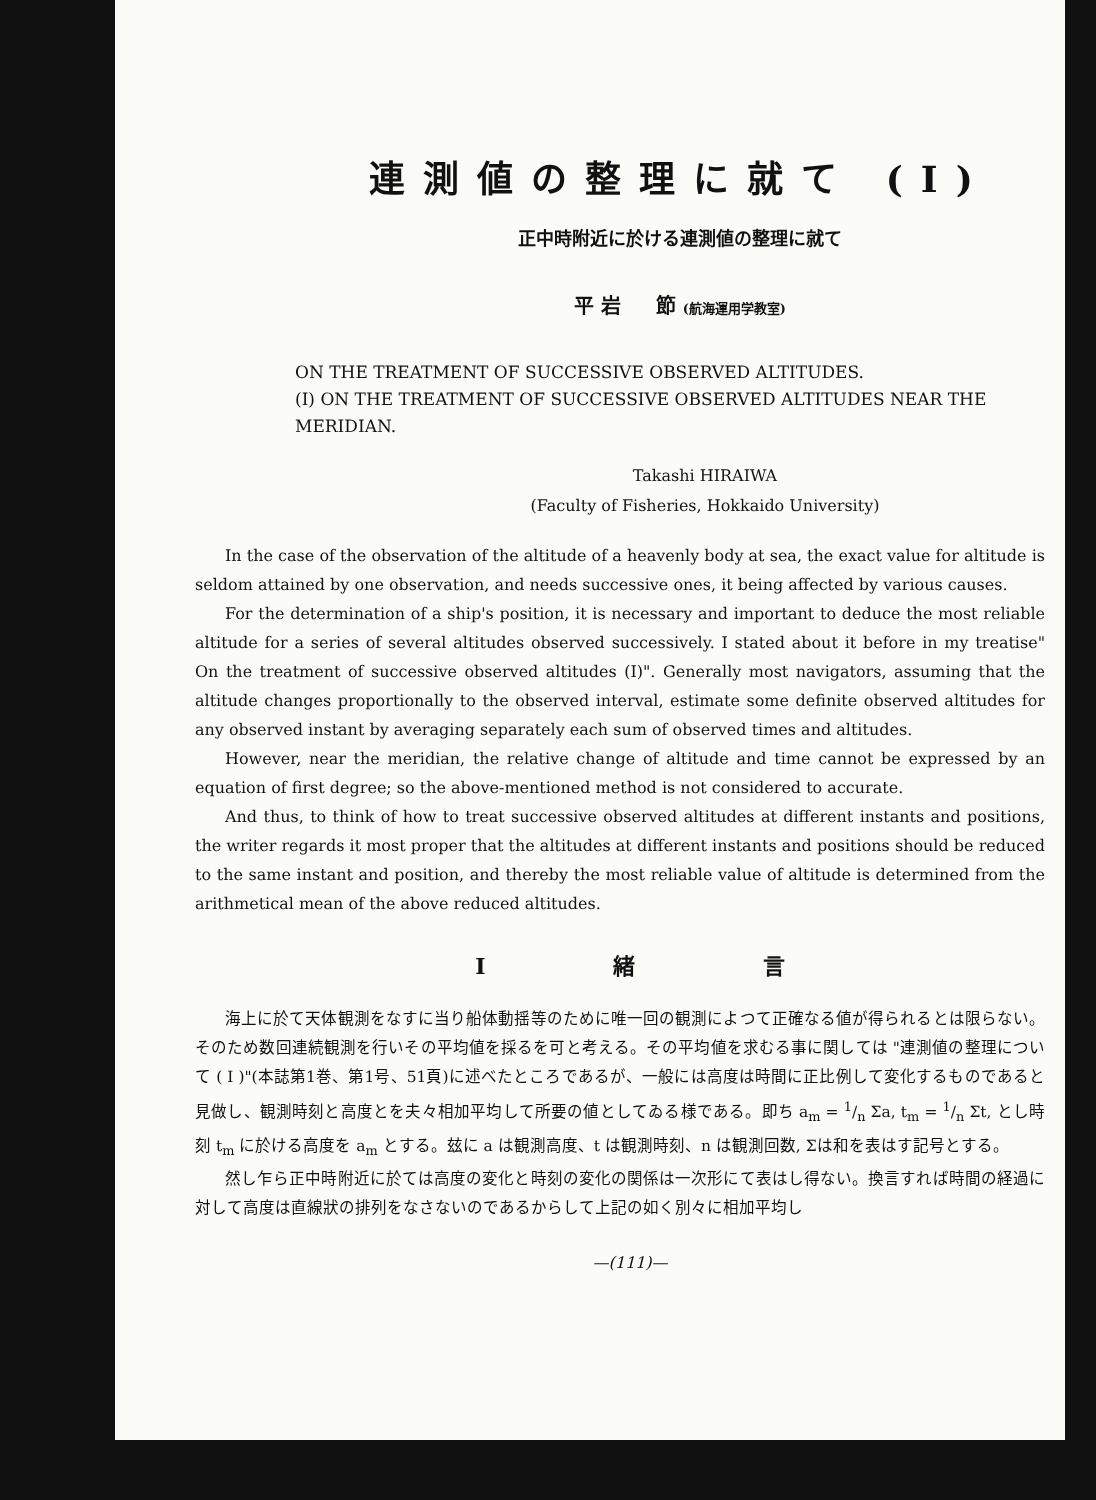連測値の整理に就て (I)
正中時附近に於ける連測値の整理に就て
平 岩 節 (航海運用学教室)
ON THE TREATMENT OF SUCCESSIVE OBSERVED ALTITUDES.
(I) ON THE TREATMENT OF SUCCESSIVE OBSERVED ALTITUDES NEAR THE MERIDIAN.
Takashi HIRAIWA
(Faculty of Fisheries, Hokkaido University)
In the case of the observation of the altitude of a heavenly body at sea, the exact value for altitude is seldom attained by one observation, and needs successive ones, it being affected by various causes.
For the determination of a ship's position, it is necessary and important to deduce the most reliable altitude for a series of several altitudes observed successively. I stated about it before in my treatise" On the treatment of successive observed altitudes (I)". Generally most navigators, assuming that the altitude changes proportionally to the observed interval, estimate some definite observed altitudes for any observed instant by averaging separately each sum of observed times and altitudes.
However, near the meridian, the relative change of altitude and time cannot be expressed by an equation of first degree; so the above-mentioned method is not considered to accurate.
And thus, to think of how to treat successive observed altitudes at different instants and positions, the writer regards it most proper that the altitudes at different instants and positions should be reduced to the same instant and position, and thereby the most reliable value of altitude is determined from the arithmetical mean of the above reduced altitudes.
I 緒 言
海上に於て天体観測をなすに当り船体動揺等のために唯一回の観測によつて正確なる値が得られるとは限らない。そのため数回連続観測を行いその平均値を採るを可と考える。その平均値を求むる事に関しては "連測値の整理について ( I )"(本誌第1巻、第1号、51頁)に述べたところであるが、一般には高度は時間に正比例して変化するものであると見做し、観測時刻と高度とを夫々相加平均して所要の値としてゐる様である。即ち a<sub>m</sub> = 1/n Σa, t<sub>m</sub> = 1/n Σt, とし時刻 t<sub>m</sub> に於ける高度を a<sub>m</sub> とする。玆に a は観測高度、t は観測時刻、n は観測回数, Σは和を表はす記号とする。
然し乍ら正中時附近に於ては高度の変化と時刻の変化の関係は一次形にて表はし得ない。換言すれば時間の経過に対して高度は直線狀の排列をなさないのであるからして上記の如く別々に相加平均し
—(111)—